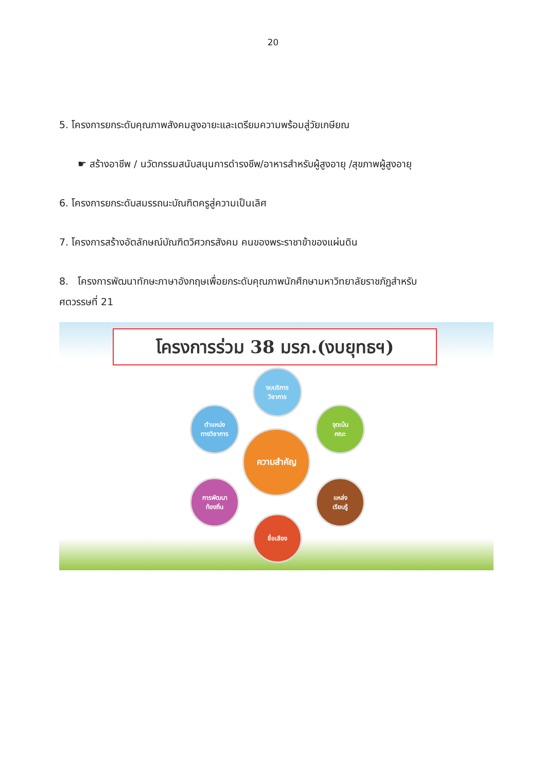20
5. โครงการยกระดับคุณภาพสังคมสูงอายะและเตรียมความพร้อมสู่วัยเกษียณ
☛ สร้างอาชีพ / นวัตกรรมสนับสนุนการดำรงชีพ/อาหารสำหรับผู้สูงอายุ /สุขภาพผู้สูงอายุ
6. โครงการยกระดับสมรรถนะบัณฑิตครูสู่ความเป็นเลิศ
7. โครงการสร้างอัตลักษณ์บัณฑิตวิศวกรสังคม คนของพระราชาข้าของแผ่นดิน
8. โครงการพัฒนาทักษะภาษาอังกฤษเพื่อยกระดับคุณภาพนักศึกษามหาวิทยาลัยราชภัฏสำหรับ
ศตวรรษที่ 21
โครงการร่วม 38 มรภ.(งบยุทธฯ)
งบบริการ
วิชาการ
จุดเน้น
คณะ
ตำแหน่ง
ทางวิชาการ
ความสำคัญ
การพัฒนา
ท้องถิ่น
แหล่ง
เรียนรู้
ชื่อเสียง